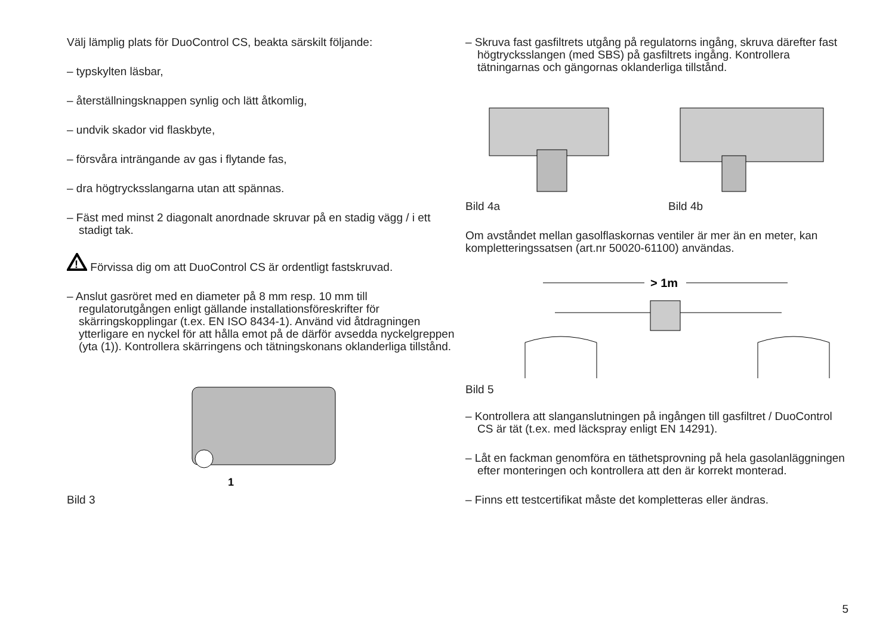Välj lämplig plats för DuoControl CS, beakta särskilt följande:
– typskylten läsbar,
– återställningsknappen synlig och lätt åtkomlig,
– undvik skador vid flaskbyte,
– försvåra inträngande av gas i flytande fas,
– dra högtrycksslangarna utan att spännas.
– Fäst med minst 2 diagonalt anordnade skruvar på en stadig vägg / i ett stadigt tak.
!
Förvissa dig om att DuoControl CS är ordentligt fastskruvad.
– Anslut gasröret med en diameter på 8 mm resp. 10 mm till regulatorutgången enligt gällande installationsföreskrifter för skärringskopplingar (t.ex. EN ISO 8434-1). Använd vid åtdragningen ytterligare en nyckel för att hålla emot på de därför avsedda nyckelgreppen (yta (1)). Kontrollera skärringens och tätningskonans oklanderliga tillstånd.
1
Bild 3
– Skruva fast gasfiltrets utgång på regulatorns ingång, skruva därefter fast högtrycksslangen (med SBS) på gasfiltrets ingång. Kontrollera tätningarnas och gängornas oklanderliga tillstånd.
Bild 4a Bild 4b
Om avståndet mellan gasolflaskornas ventiler är mer än en meter, kan kompletteringssatsen (art.nr 50020-61100) användas.
> 1m
Bild 5
– Kontrollera att slanganslutningen på ingången till gasfiltret / DuoControl CS är tät (t.ex. med läckspray enligt EN 14291).
– Låt en fackman genomföra en täthetsprovning på hela gasolanläggningen efter monteringen och kontrollera att den är korrekt monterad.
– Finns ett testcertifikat måste det kompletteras eller ändras.
5